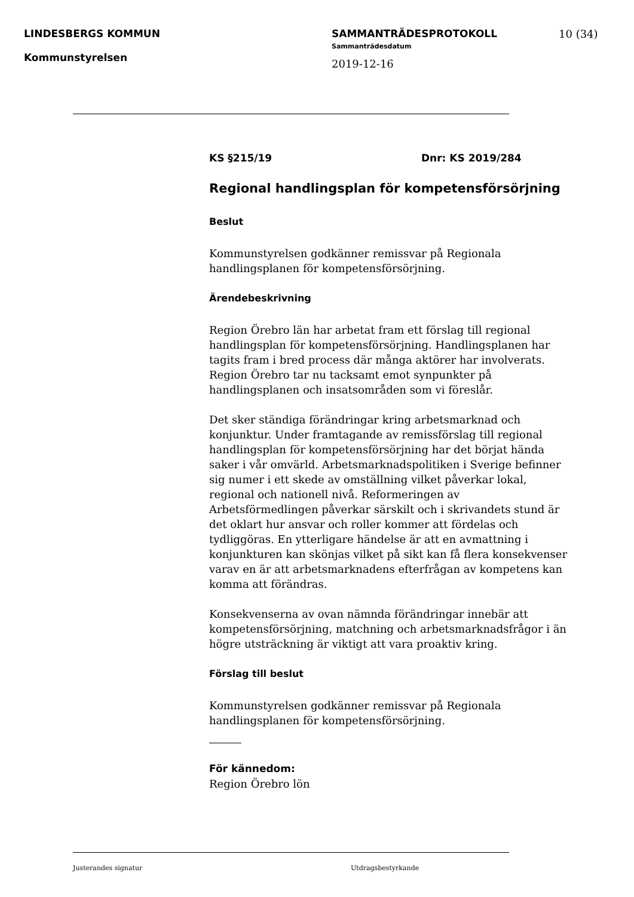LINDESBERGS KOMMUN
Kommunstyrelsen
SAMMANTRÄDESPROTOKOLL
Sammanträdesdatum
2019-12-16
10 (34)
KS §215/19 Dnr: KS 2019/284
Regional handlingsplan för kompetensförsörjning
Beslut
Kommunstyrelsen godkänner remissvar på Regionala handlingsplanen för kompetensförsörjning.
Ärendebeskrivning
Region Örebro län har arbetat fram ett förslag till regional handlingsplan för kompetensförsörjning. Handlingsplanen har tagits fram i bred process där många aktörer har involverats. Region Örebro tar nu tacksamt emot synpunkter på handlingsplanen och insatsområden som vi föreslår.
Det sker ständiga förändringar kring arbetsmarknad och konjunktur. Under framtagande av remissförslag till regional handlingsplan för kompetensförsörjning har det börjat hända saker i vår omvärld. Arbetsmarknadspolitiken i Sverige befinner sig numer i ett skede av omställning vilket påverkar lokal, regional och nationell nivå. Reformeringen av Arbetsförmedlingen påverkar särskilt och i skrivandets stund är det oklart hur ansvar och roller kommer att fördelas och tydliggöras. En ytterligare händelse är att en avmattning i konjunkturen kan skönjas vilket på sikt kan få flera konsekvenser varav en är att arbetsmarknadens efterfrågan av kompetens kan komma att förändras.
Konsekvenserna av ovan nämnda förändringar innebär att kompetensförsörjning, matchning och arbetsmarknadsfrågor i än högre utsträckning är viktigt att vara proaktiv kring.
Förslag till beslut
Kommunstyrelsen godkänner remissvar på Regionala handlingsplanen för kompetensförsörjning.
För kännedom:
Region Örebro lön
Justerandes signatur Utdragsbestyrkande